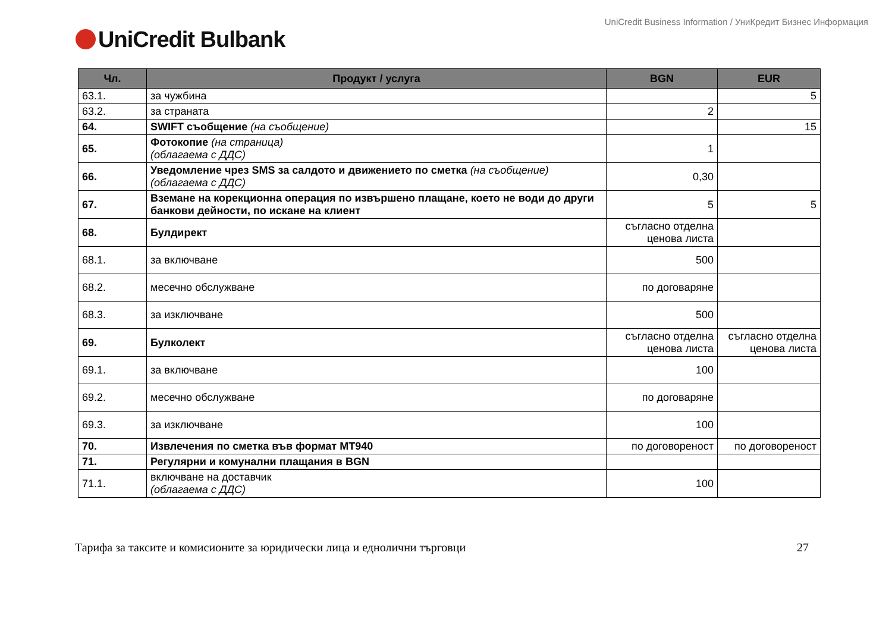UniCredit Business Information / УниКредит Бизнес Информация
UniCredit Bulbank
| Чл. | Продукт / услуга | BGN | EUR |
| --- | --- | --- | --- |
| 63.1. | за чужбина | | 5 |
| 63.2. | за страната | 2 | |
| 64. | SWIFT съобщение (на съобщение) | | 15 |
| 65. | Фотокопие (на страница) (облагаема с ДДС) | 1 | |
| 66. | Уведомление чрез SMS за салдото и движението по сметка (на съобщение) (облагаема с ДДС) | 0,30 | |
| 67. | Вземане на корекционна операция по извършено плащане, което не води до други банкови дейности, по искане на клиент | 5 | 5 |
| 68. | Булдирект | съгласно отделна ценова листа | |
| 68.1. | за включване | 500 | |
| 68.2. | месечно обслужване | по договаряне | |
| 68.3. | за изключване | 500 | |
| 69. | Булколект | съгласно отделна ценова листа | съгласно отделна ценова листа |
| 69.1. | за включване | 100 | |
| 69.2. | месечно обслужване | по договаряне | |
| 69.3. | за изключване | 100 | |
| 70. | Извлечения по сметка във формат MT940 | по договореност | по договореност |
| 71. | Регулярни и комунални плащания в BGN | | |
| 71.1. | включване на доставчик (облагаема с ДДС) | 100 | |
Тарифа за таксите и комисионите за юридически лица и еднолични търговци 27